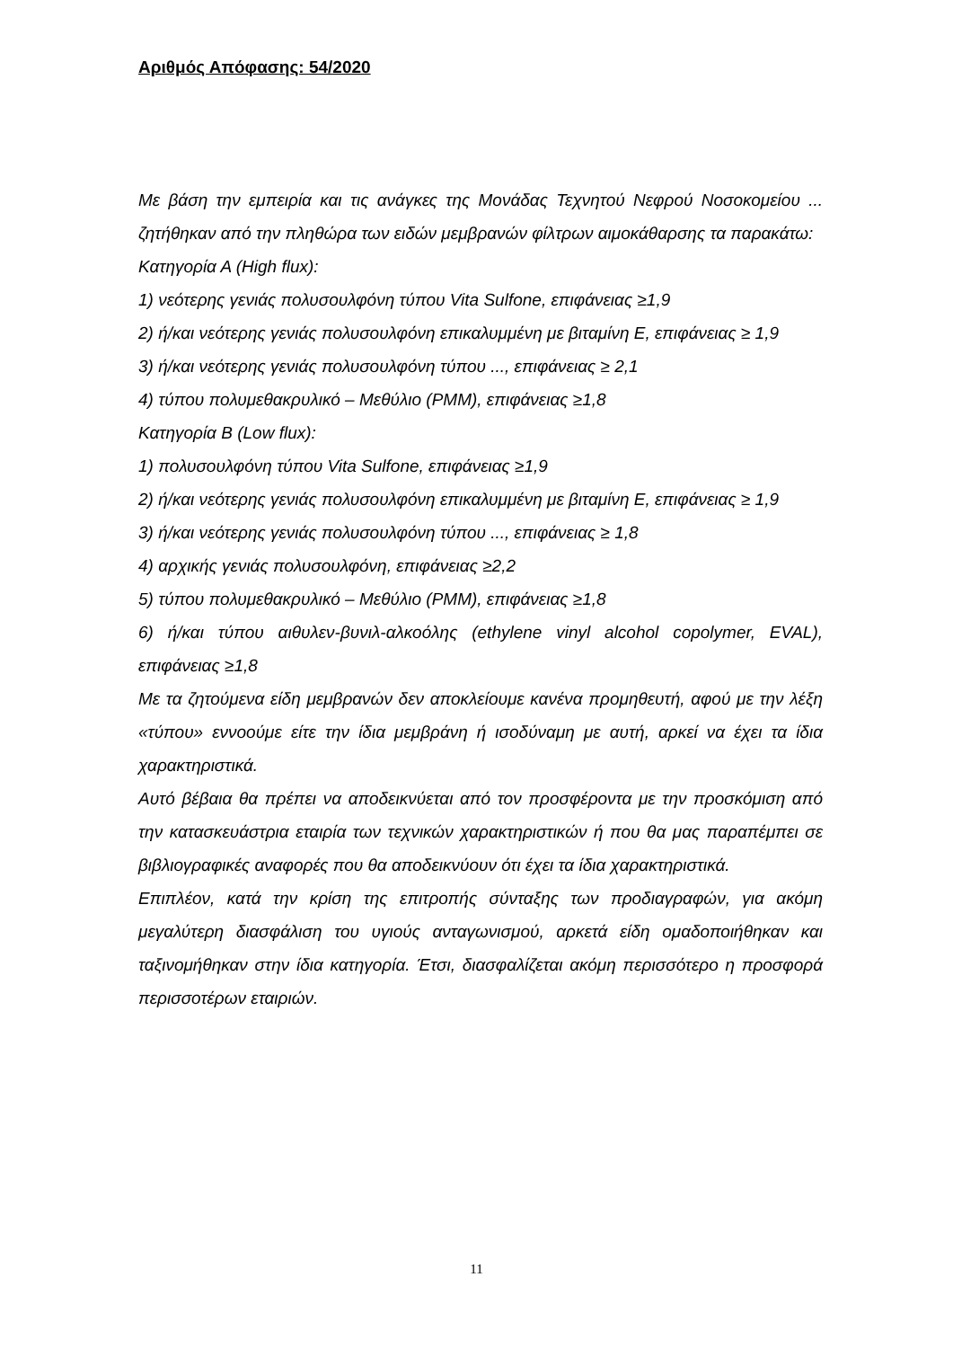Αριθμός Απόφασης: 54/2020
Με βάση την εμπειρία και τις ανάγκες της Μονάδας Τεχνητού Νεφρού Νοσοκομείου ... ζητήθηκαν από την πληθώρα των ειδών μεμβρανών φίλτρων αιμοκάθαρσης τα παρακάτω:
Κατηγορία Α (High flux):
1) νεότερης γενιάς πολυσουλφόνη τύπου Vita Sulfone, επιφάνειας ≥1,9
2) ή/και νεότερης γενιάς πολυσουλφόνη επικαλυμμένη με βιταμίνη Ε, επιφάνειας ≥ 1,9
3) ή/και νεότερης γενιάς πολυσουλφόνη τύπου ..., επιφάνειας ≥ 2,1
4) τύπου πολυμεθακρυλικό – Μεθύλιο (PMM), επιφάνειας ≥1,8
Κατηγορία Β (Low flux):
1) πολυσουλφόνη τύπου Vita Sulfone, επιφάνειας ≥1,9
2) ή/και νεότερης γενιάς πολυσουλφόνη επικαλυμμένη με βιταμίνη Ε, επιφάνειας ≥ 1,9
3) ή/και νεότερης γενιάς πολυσουλφόνη τύπου ..., επιφάνειας ≥ 1,8
4) αρχικής γενιάς πολυσουλφόνη, επιφάνειας ≥2,2
5) τύπου πολυμεθακρυλικό – Μεθύλιο (PMM), επιφάνειας ≥1,8
6) ή/και τύπου αιθυλεν-βυνιλ-αλκοόλης (ethylene vinyl alcohol copolymer, EVAL), επιφάνειας ≥1,8
Με τα ζητούμενα είδη μεμβρανών δεν αποκλείουμε κανένα προμηθευτή, αφού με την λέξη «τύπου» εννοούμε είτε την ίδια μεμβράνη ή ισοδύναμη με αυτή, αρκεί να έχει τα ίδια χαρακτηριστικά.
Αυτό βέβαια θα πρέπει να αποδεικνύεται από τον προσφέροντα με την προσκόμιση από την κατασκευάστρια εταιρία των τεχνικών χαρακτηριστικών ή που θα μας παραπέμπει σε βιβλιογραφικές αναφορές που θα αποδεικνύουν ότι έχει τα ίδια χαρακτηριστικά.
Επιπλέον, κατά την κρίση της επιτροπής σύνταξης των προδιαγραφών, για ακόμη μεγαλύτερη διασφάλιση του υγιούς ανταγωνισμού, αρκετά είδη ομαδοποιήθηκαν και ταξινομήθηκαν στην ίδια κατηγορία. Έτσι, διασφαλίζεται ακόμη περισσότερο η προσφορά περισσοτέρων εταιριών.
11